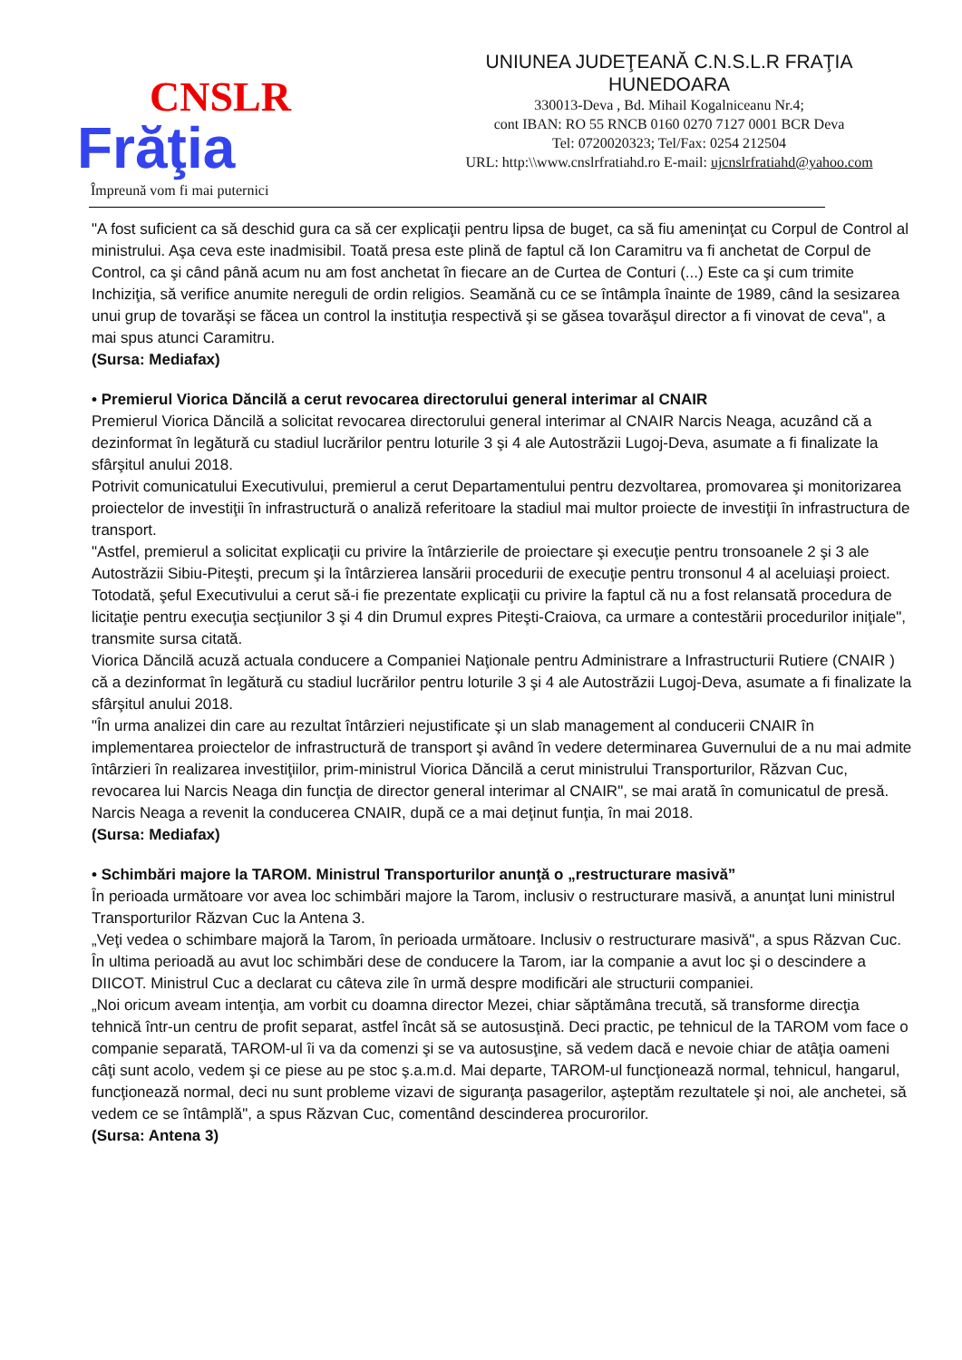CNSLR
Frăţia
Împreună vom fi mai puternici
UNIUNEA JUDEŢEANĂ C.N.S.L.R FRAŢIA
HUNEDOARA
330013-Deva , Bd. Mihail Kogalniceanu Nr.4;
cont IBAN: RO 55 RNCB 0160 0270 7127 0001 BCR Deva
Tel: 0720020323; Tel/Fax: 0254 212504
URL: http:\\www.cnslrfratiahd.ro E-mail: ujcnslrfratiahd@yahoo.com
"A fost suficient ca să deschid gura ca să cer explicaţii pentru lipsa de buget, ca să fiu ameninţat cu Corpul de Control al ministrului. Aşa ceva este inadmisibil. Toată presa este plină de faptul că Ion Caramitru va fi anchetat de Corpul de Control, ca şi când până acum nu am fost anchetat în fiecare an de Curtea de Conturi (...) Este ca şi cum trimite Inchiziţia, să verifice anumite nereguli de ordin religios. Seamănă cu ce se întâmpla înainte de 1989, când la sesizarea unui grup de tovarăşi se făcea un control la instituţia respectivă şi se găsea tovarăşul director a fi vinovat de ceva", a mai spus atunci Caramitru.
(Sursa: Mediafax)
• Premierul Viorica Dăncilă a cerut revocarea directorului general interimar al CNAIR
Premierul Viorica Dăncilă a solicitat revocarea directorului general interimar al CNAIR Narcis Neaga, acuzând că a dezinformat în legătură cu stadiul lucrărilor pentru loturile 3 şi 4 ale Autostrăzii Lugoj-Deva, asumate a fi finalizate la sfârşitul anului 2018.
Potrivit comunicatului Executivului, premierul a cerut Departamentului pentru dezvoltarea, promovarea şi monitorizarea proiectelor de investiţii în infrastructură o analiză referitoare la stadiul mai multor proiecte de investiţii în infrastructura de transport.
"Astfel, premierul a solicitat explicaţii cu privire la întârzierile de proiectare şi execuţie pentru tronsoanele 2 şi 3 ale Autostrăzii Sibiu-Piteşti, precum şi la întârzierea lansării procedurii de execuţie pentru tronsonul 4 al aceluiaşi proiect. Totodată, şeful Executivului a cerut să-i fie prezentate explicaţii cu privire la faptul că nu a fost relansată procedura de licitaţie pentru execuţia secţiunilor 3 şi 4 din Drumul expres Piteşti-Craiova, ca urmare a contestării procedurilor iniţiale", transmite sursa citată.
Viorica Dăncilă acuză actuala conducere a Companiei Naţionale pentru Administrare a Infrastructurii Rutiere (CNAIR ) că a dezinformat în legătură cu stadiul lucrărilor pentru loturile 3 şi 4 ale Autostrăzii Lugoj-Deva, asumate a fi finalizate la sfârşitul anului 2018.
"În urma analizei din care au rezultat întârzieri nejustificate şi un slab management al conducerii CNAIR în implementarea proiectelor de infrastructură de transport şi având în vedere determinarea Guvernului de a nu mai admite întârzieri în realizarea investiţiilor, prim-ministrul Viorica Dăncilă a cerut ministrului Transporturilor, Răzvan Cuc, revocarea lui Narcis Neaga din funcţia de director general interimar al CNAIR", se mai arată în comunicatul de presă.
Narcis Neaga a revenit la conducerea CNAIR, după ce a mai deţinut funţia, în mai 2018.
(Sursa: Mediafax)
• Schimbări majore la TAROM. Ministrul Transporturilor anunţă o „restructurare masivă”
În perioada următoare vor avea loc schimbări majore la Tarom, inclusiv o restructurare masivă, a anunţat luni ministrul Transporturilor Răzvan Cuc la Antena 3.
„Veţi vedea o schimbare majoră la Tarom, în perioada următoare. Inclusiv o restructurare masivă", a spus Răzvan Cuc.
În ultima perioadă au avut loc schimbări dese de conducere la Tarom, iar la companie a avut loc şi o descindere a DIICOT. Ministrul Cuc a declarat cu câteva zile în urmă despre modificări ale structurii companiei.
„Noi oricum aveam intenţia, am vorbit cu doamna director Mezei, chiar săptămâna trecută, să transforme direcţia tehnică într-un centru de profit separat, astfel încât să se autosusţină. Deci practic, pe tehnicul de la TAROM vom face o companie separată, TAROM-ul îi va da comenzi şi se va autosusţine, să vedem dacă e nevoie chiar de atâţia oameni câţi sunt acolo, vedem şi ce piese au pe stoc ş.a.m.d. Mai departe, TAROM-ul funcţionează normal, tehnicul, hangarul, funcţionează normal, deci nu sunt probleme vizavi de siguranţa pasagerilor, aşteptăm rezultatele şi noi, ale anchetei, să vedem ce se întâmplă", a spus Răzvan Cuc, comentând descinderea procurorilor.
(Sursa: Antena 3)